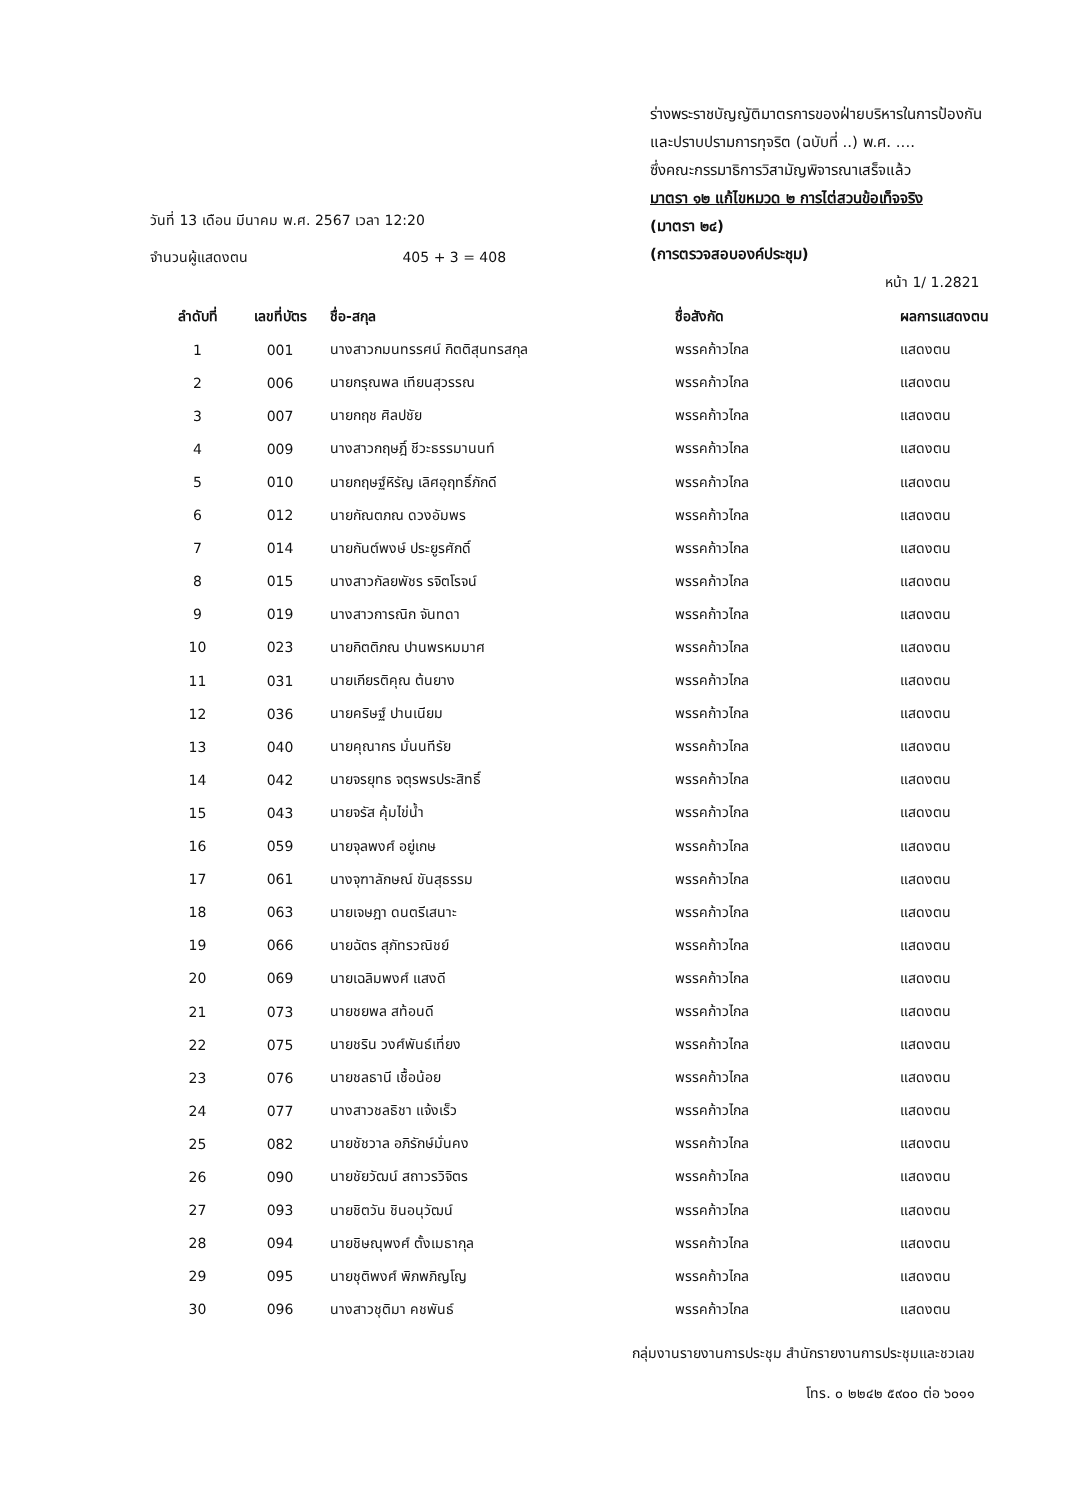ร่างพระราชบัญญัติมาตรการของฝ่ายบริหารในการป้องกัน
และปราบปรามการทุจริต (ฉบับที่ ..) พ.ศ. ....
ซึ่งคณะกรรมาธิการวิสามัญพิจารณาเสร็จแล้ว
มาตรา ๑๒ แก้ไขหมวด ๒ การไต่สวนข้อเท็จจริง
(มาตรา ๒๔)
(การตรวจสอบองค์ประชุม)
วันที่ 13 เดือน มีนาคม พ.ศ. 2567 เวลา 12:20
จำนวนผู้แสดงตน 405 + 3 = 408
หน้า 1/ 1.2821
| ลำดับที่ | เลขที่บัตร | ชื่อ-สกุล | ชื่อสังกัด | ผลการแสดงตน |
| --- | --- | --- | --- | --- |
| 1 | 001 | นางสาวกมนทรรศน์ กิตติสุนทรสกุล | พรรคก้าวไกล | แสดงตน |
| 2 | 006 | นายกรุณพล เทียนสุวรรณ | พรรคก้าวไกล | แสดงตน |
| 3 | 007 | นายกฤช ศิลปชัย | พรรคก้าวไกล | แสดงตน |
| 4 | 009 | นางสาวกฤษฎิ์ ชีวะธรรมานนท์ | พรรคก้าวไกล | แสดงตน |
| 5 | 010 | นายกฤษฐ์หิรัญ เลิศอุฤทธิ์ภักดี | พรรคก้าวไกล | แสดงตน |
| 6 | 012 | นายกัณตภณ ดวงอัมพร | พรรคก้าวไกล | แสดงตน |
| 7 | 014 | นายกันต์พงษ์ ประยูรศักดิ์ | พรรคก้าวไกล | แสดงตน |
| 8 | 015 | นางสาวกัลยพัชร รจิตโรจน์ | พรรคก้าวไกล | แสดงตน |
| 9 | 019 | นางสาวการณิก จันทดา | พรรคก้าวไกล | แสดงตน |
| 10 | 023 | นายกิตติภณ ปานพรหมมาศ | พรรคก้าวไกล | แสดงตน |
| 11 | 031 | นายเกียรติคุณ ต้นยาง | พรรคก้าวไกล | แสดงตน |
| 12 | 036 | นายคริษฐ์ ปานเนียม | พรรคก้าวไกล | แสดงตน |
| 13 | 040 | นายคุณากร มั่นนทีรัย | พรรคก้าวไกล | แสดงตน |
| 14 | 042 | นายจรยุทธ จตุรพรประสิทธิ์ | พรรคก้าวไกล | แสดงตน |
| 15 | 043 | นายจรัส คุ้มไข่น้ำ | พรรคก้าวไกล | แสดงตน |
| 16 | 059 | นายจุลพงศ์ อยู่เกษ | พรรคก้าวไกล | แสดงตน |
| 17 | 061 | นางจุฑาลักษณ์ ขันสุธรรม | พรรคก้าวไกล | แสดงตน |
| 18 | 063 | นายเจษฎา ดนตรีเสนาะ | พรรคก้าวไกล | แสดงตน |
| 19 | 066 | นายฉัตร สุภัทรวณิชย์ | พรรคก้าวไกล | แสดงตน |
| 20 | 069 | นายเฉลิมพงศ์ แสงดี | พรรคก้าวไกล | แสดงตน |
| 21 | 073 | นายชยพล สท้อนดี | พรรคก้าวไกล | แสดงตน |
| 22 | 075 | นายชริน วงศ์พันธ์เที่ยง | พรรคก้าวไกล | แสดงตน |
| 23 | 076 | นายชลธานี เชื้อน้อย | พรรคก้าวไกล | แสดงตน |
| 24 | 077 | นางสาวชลธิชา แจ้งเร็ว | พรรคก้าวไกล | แสดงตน |
| 25 | 082 | นายชัชวาล อภิรักษ์มั่นคง | พรรคก้าวไกล | แสดงตน |
| 26 | 090 | นายชัยวัฒน์ สถาวรวิจิตร | พรรคก้าวไกล | แสดงตน |
| 27 | 093 | นายชิตวัน ชินอนุวัฒน์ | พรรคก้าวไกล | แสดงตน |
| 28 | 094 | นายชิษณุพงศ์ ตั้งเมธากุล | พรรคก้าวไกล | แสดงตน |
| 29 | 095 | นายชุติพงศ์ พิภพภิญโญ | พรรคก้าวไกล | แสดงตน |
| 30 | 096 | นางสาวชุติมา คชพันธ์ | พรรคก้าวไกล | แสดงตน |
กลุ่มงานรายงานการประชุม สำนักรายงานการประชุมและชวเลข
โทร. ๐ ๒๒๔๒ ๕๙๐๐ ต่อ ๖๐๑๑